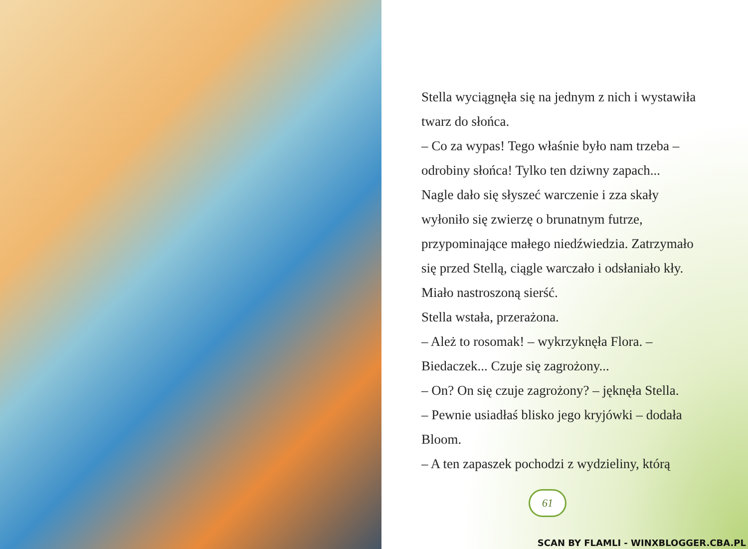Stella wyciągnęła się na jednym z nich i wystawiła twarz do słońca.
– Co za wypas! Tego właśnie było nam trzeba – odrobiny słońca! Tylko ten dziwny zapach...
Nagle dało się słyszeć warczenie i zza skały wyłoniło się zwierzę o brunatnym futrze, przypominające małego niedźwiedzia. Zatrzymało się przed Stellą, ciągle warczało i odsłaniało kły. Miało nastroszoną sierść.
Stella wstała, przerażona.
– Ależ to rosomak! – wykrzyknęła Flora. – Biedaczek... Czuje się zagrożony...
– On? On się czuje zagrożony? – jęknęła Stella.
– Pewnie usiadłaś blisko jego kryjówki – dodała Bloom.
– A ten zapaszek pochodzi z wydzieliny, którą
61
SCAN BY FLAMLI - WINXBLOGGER.CBA.PL